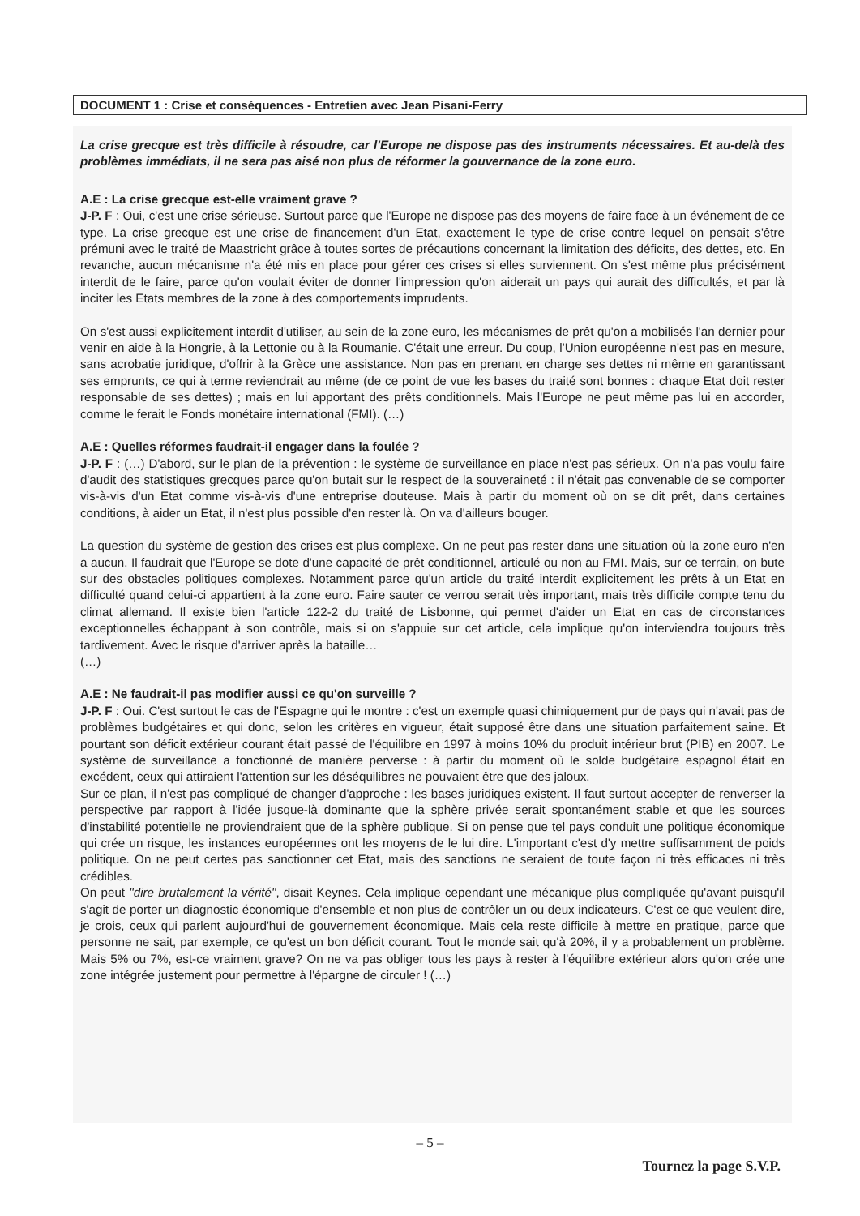DOCUMENT 1 : Crise et conséquences - Entretien avec Jean Pisani-Ferry
La crise grecque est très difficile à résoudre, car l'Europe ne dispose pas des instruments nécessaires. Et au-delà des problèmes immédiats, il ne sera pas aisé non plus de réformer la gouvernance de la zone euro.
A.E : La crise grecque est-elle vraiment grave ?
J-P. F : Oui, c'est une crise sérieuse. Surtout parce que l'Europe ne dispose pas des moyens de faire face à un événement de ce type. La crise grecque est une crise de financement d'un Etat, exactement le type de crise contre lequel on pensait s'être prémuni avec le traité de Maastricht grâce à toutes sortes de précautions concernant la limitation des déficits, des dettes, etc. En revanche, aucun mécanisme n'a été mis en place pour gérer ces crises si elles surviennent. On s'est même plus précisément interdit de le faire, parce qu'on voulait éviter de donner l'impression qu'on aiderait un pays qui aurait des difficultés, et par là inciter les Etats membres de la zone à des comportements imprudents.
On s'est aussi explicitement interdit d'utiliser, au sein de la zone euro, les mécanismes de prêt qu'on a mobilisés l'an dernier pour venir en aide à la Hongrie, à la Lettonie ou à la Roumanie. C'était une erreur. Du coup, l'Union européenne n'est pas en mesure, sans acrobatie juridique, d'offrir à la Grèce une assistance. Non pas en prenant en charge ses dettes ni même en garantissant ses emprunts, ce qui à terme reviendrait au même (de ce point de vue les bases du traité sont bonnes : chaque Etat doit rester responsable de ses dettes) ; mais en lui apportant des prêts conditionnels. Mais l'Europe ne peut même pas lui en accorder, comme le ferait le Fonds monétaire international (FMI). (…)
A.E : Quelles réformes faudrait-il engager dans la foulée ?
J-P. F : (…) D'abord, sur le plan de la prévention : le système de surveillance en place n'est pas sérieux. On n'a pas voulu faire d'audit des statistiques grecques parce qu'on butait sur le respect de la souveraineté : il n'était pas convenable de se comporter vis-à-vis d'un Etat comme vis-à-vis d'une entreprise douteuse. Mais à partir du moment où on se dit prêt, dans certaines conditions, à aider un Etat, il n'est plus possible d'en rester là. On va d'ailleurs bouger.
La question du système de gestion des crises est plus complexe. On ne peut pas rester dans une situation où la zone euro n'en a aucun. Il faudrait que l'Europe se dote d'une capacité de prêt conditionnel, articulé ou non au FMI. Mais, sur ce terrain, on bute sur des obstacles politiques complexes. Notamment parce qu'un article du traité interdit explicitement les prêts à un Etat en difficulté quand celui-ci appartient à la zone euro. Faire sauter ce verrou serait très important, mais très difficile compte tenu du climat allemand. Il existe bien l'article 122-2 du traité de Lisbonne, qui permet d'aider un Etat en cas de circonstances exceptionnelles échappant à son contrôle, mais si on s'appuie sur cet article, cela implique qu'on interviendra toujours très tardivement. Avec le risque d'arriver après la bataille…
(…)
A.E : Ne faudrait-il pas modifier aussi ce qu'on surveille ?
J-P. F : Oui. C'est surtout le cas de l'Espagne qui le montre : c'est un exemple quasi chimiquement pur de pays qui n'avait pas de problèmes budgétaires et qui donc, selon les critères en vigueur, était supposé être dans une situation parfaitement saine. Et pourtant son déficit extérieur courant était passé de l'équilibre en 1997 à moins 10% du produit intérieur brut (PIB) en 2007. Le système de surveillance a fonctionné de manière perverse : à partir du moment où le solde budgétaire espagnol était en excédent, ceux qui attiraient l'attention sur les déséquilibres ne pouvaient être que des jaloux.
Sur ce plan, il n'est pas compliqué de changer d'approche : les bases juridiques existent. Il faut surtout accepter de renverser la perspective par rapport à l'idée jusque-là dominante que la sphère privée serait spontanément stable et que les sources d'instabilité potentielle ne proviendraient que de la sphère publique. Si on pense que tel pays conduit une politique économique qui crée un risque, les instances européennes ont les moyens de le lui dire. L'important c'est d'y mettre suffisamment de poids politique. On ne peut certes pas sanctionner cet Etat, mais des sanctions ne seraient de toute façon ni très efficaces ni très crédibles.
On peut "dire brutalement la vérité", disait Keynes. Cela implique cependant une mécanique plus compliquée qu'avant puisqu'il s'agit de porter un diagnostic économique d'ensemble et non plus de contrôler un ou deux indicateurs. C'est ce que veulent dire, je crois, ceux qui parlent aujourd'hui de gouvernement économique. Mais cela reste difficile à mettre en pratique, parce que personne ne sait, par exemple, ce qu'est un bon déficit courant. Tout le monde sait qu'à 20%, il y a probablement un problème. Mais 5% ou 7%, est-ce vraiment grave? On ne va pas obliger tous les pays à rester à l'équilibre extérieur alors qu'on crée une zone intégrée justement pour permettre à l'épargne de circuler ! (…)
– 5 –
Tournez la page S.V.P.